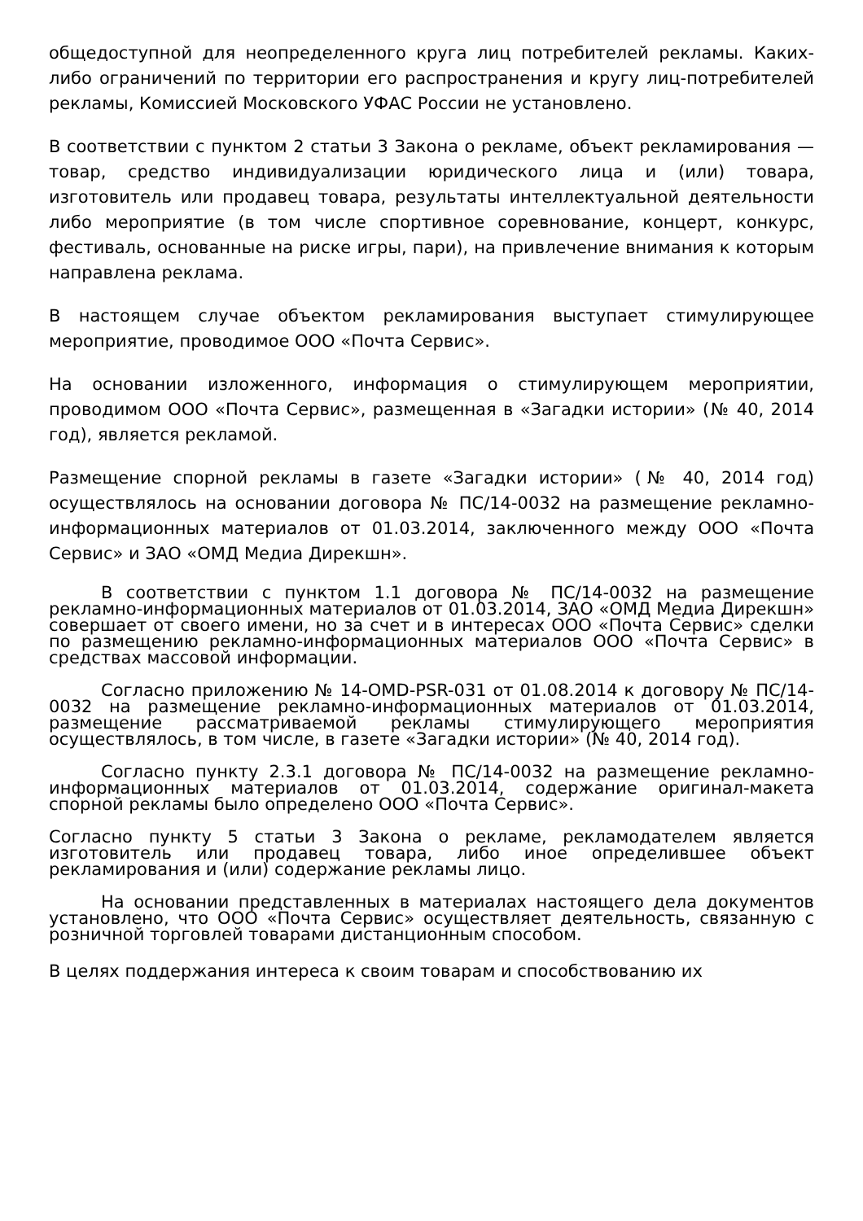общедоступной для неопределенного круга лиц потребителей рекламы. Каких-либо ограничений по территории его распространения и кругу лиц-потребителей рекламы, Комиссией Московского УФАС России не установлено.
В соответствии с пунктом 2 статьи 3 Закона о рекламе, объект рекламирования — товар, средство индивидуализации юридического лица и (или) товара, изготовитель или продавец товара, результаты интеллектуальной деятельности либо мероприятие (в том числе спортивное соревнование, концерт, конкурс, фестиваль, основанные на риске игры, пари), на привлечение внимания к которым направлена реклама.
В настоящем случае объектом рекламирования выступает стимулирующее мероприятие, проводимое ООО «Почта Сервис».
На основании изложенного, информация о стимулирующем мероприятии, проводимом ООО «Почта Сервис», размещенная в «Загадки истории» (№ 40, 2014 год), является рекламой.
Размещение спорной рекламы в газете «Загадки истории» (№ 40, 2014 год) осуществлялось на основании договора № ПС/14-0032 на размещение рекламно-информационных материалов от 01.03.2014, заключенного между ООО «Почта Сервис» и ЗАО «ОМД Медиа Дирекшн».
В соответствии с пунктом 1.1 договора № ПС/14-0032 на размещение рекламно-информационных материалов от 01.03.2014, ЗАО «ОМД Медиа Дирекшн» совершает от своего имени, но за счет и в интересах ООО «Почта Сервис» сделки по размещению рекламно-информационных материалов ООО «Почта Сервис» в средствах массовой информации.
Согласно приложению № 14-OMD-PSR-031 от 01.08.2014 к договору № ПС/14-0032 на размещение рекламно-информационных материалов от 01.03.2014, размещение рассматриваемой рекламы стимулирующего мероприятия осуществлялось, в том числе, в газете «Загадки истории» (№ 40, 2014 год).
Согласно пункту 2.3.1 договора № ПС/14-0032 на размещение рекламно-информационных материалов от 01.03.2014, содержание оригинал-макета спорной рекламы было определено ООО «Почта Сервис».
Согласно пункту 5 статьи 3 Закона о рекламе, рекламодателем является изготовитель или продавец товара, либо иное определившее объект рекламирования и (или) содержание рекламы лицо.
На основании представленных в материалах настоящего дела документов установлено, что ООО «Почта Сервис» осуществляет деятельность, связанную с розничной торговлей товарами дистанционным способом.
В целях поддержания интереса к своим товарам и способствованию их